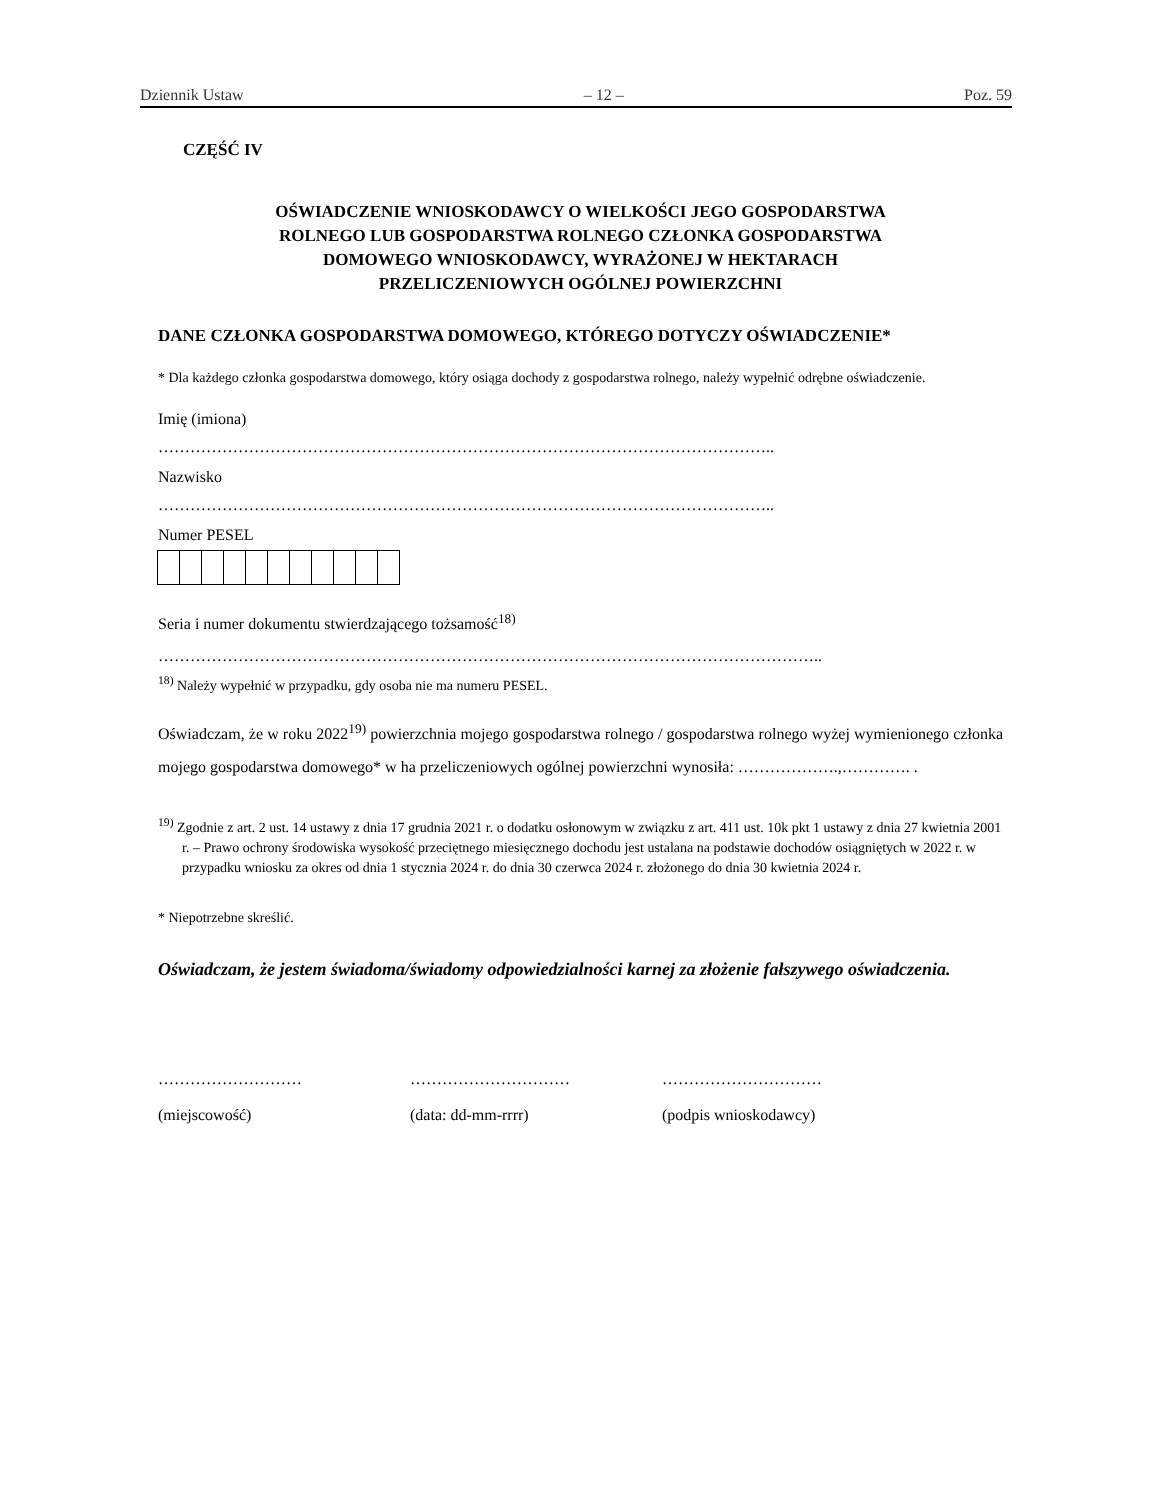Dziennik Ustaw – 12 – Poz. 59
CZĘŚĆ IV
OŚWIADCZENIE WNIOSKODAWCY O WIELKOŚCI JEGO GOSPODARSTWA
ROLNEGO LUB GOSPODARSTWA ROLNEGO CZŁONKA GOSPODARSTWA
DOMOWEGO WNIOSKODAWCY, WYRAŻONEJ W HEKTARACH
PRZELICZENIOWYCH OGÓLNEJ POWIERZCHNI
DANE CZŁONKA GOSPODARSTWA DOMOWEGO, KTÓREGO DOTYCZY OŚWIADCZENIE*
* Dla każdego członka gospodarstwa domowego, który osiąga dochody z gospodarstwa rolnego, należy wypełnić odrębne oświadczenie.
Imię (imiona)
……………………………………………………………………………………………………..
Nazwisko
……………………………………………………………………………………………………..
Numer PESEL
Seria i numer dokumentu stwierdzającego tożsamość<sup>18)</sup>
……………………………………………………………………………………………………………..
<sup>18)</sup> Należy wypełnić w przypadku, gdy osoba nie ma numeru PESEL.
Oświadczam, że w roku 2022<sup>19)</sup> powierzchnia mojego gospodarstwa rolnego / gospodarstwa rolnego wyżej wymienionego członka mojego gospodarstwa domowego* w ha przeliczeniowych ogólnej powierzchni wynosiła: ……………….,…………. .
<sup>19)</sup> Zgodnie z art. 2 ust. 14 ustawy z dnia 17 grudnia 2021 r. o dodatku osłonowym w związku z art. 411 ust. 10k pkt 1 ustawy z dnia 27 kwietnia 2001 r. – Prawo ochrony środowiska wysokość przeciętnego miesięcznego dochodu jest ustalana na podstawie dochodów osiągniętych w 2022 r. w przypadku wniosku za okres od dnia 1 stycznia 2024 r. do dnia 30 czerwca 2024 r. złożonego do dnia 30 kwietnia 2024 r.
* Niepotrzebne skreślić.
Oświadczam, że jestem świadoma/świadomy odpowiedzialności karnej za złożenie fałszywego oświadczenia.
………………………
(miejscowość)
…………………………
(data: dd-mm-rrrr)
…………………………
(podpis wnioskodawcy)